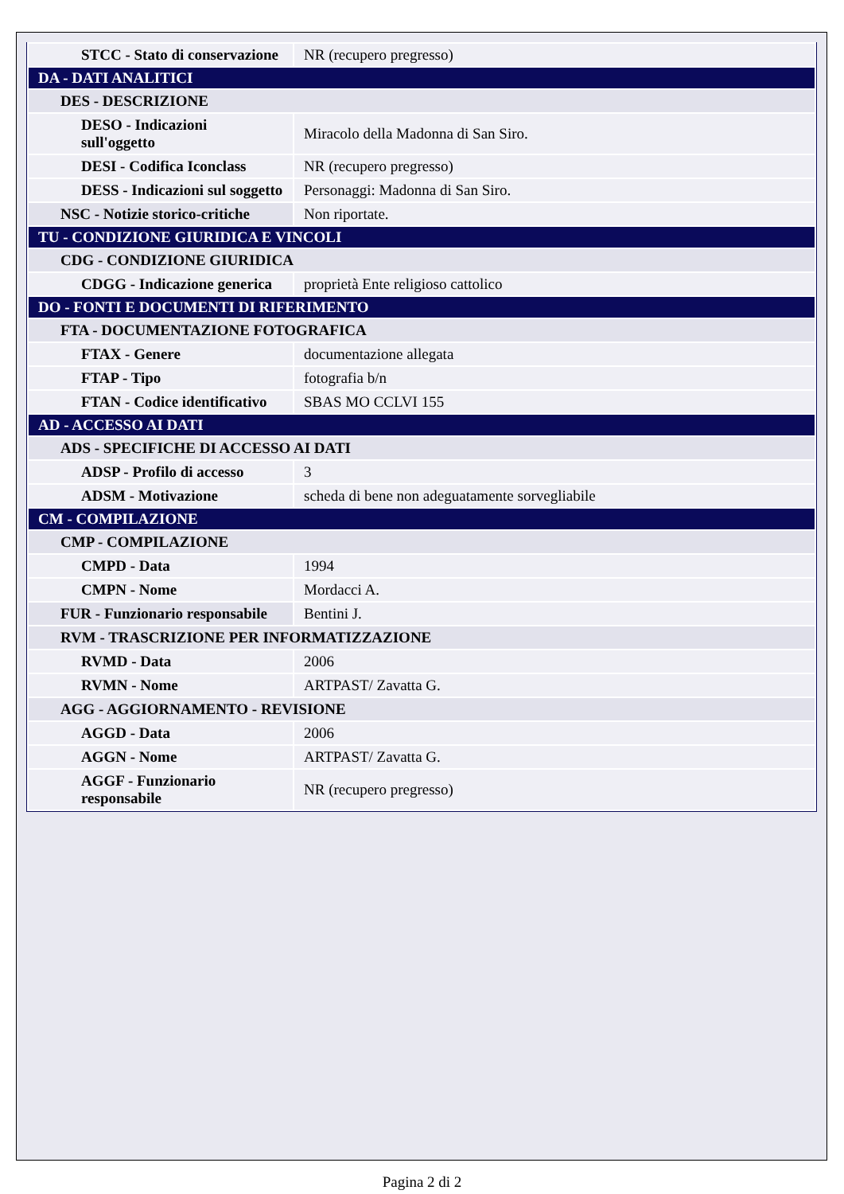| STCC - Stato di conservazione | NR (recupero pregresso) |
| DA - DATI ANALITICI | |
| DES - DESCRIZIONE | |
| DESO - Indicazioni sull'oggetto | Miracolo della Madonna di San Siro. |
| DESI - Codifica Iconclass | NR (recupero pregresso) |
| DESS - Indicazioni sul soggetto | Personaggi: Madonna di San Siro. |
| NSC - Notizie storico-critiche | Non riportate. |
| TU - CONDIZIONE GIURIDICA E VINCOLI | |
| CDG - CONDIZIONE GIURIDICA | |
| CDGG - Indicazione generica | proprietà Ente religioso cattolico |
| DO - FONTI E DOCUMENTI DI RIFERIMENTO | |
| FTA - DOCUMENTAZIONE FOTOGRAFICA | |
| FTAX - Genere | documentazione allegata |
| FTAP - Tipo | fotografia b/n |
| FTAN - Codice identificativo | SBAS MO CCLVI 155 |
| AD - ACCESSO AI DATI | |
| ADS - SPECIFICHE DI ACCESSO AI DATI | |
| ADSP - Profilo di accesso | 3 |
| ADSM - Motivazione | scheda di bene non adeguatamente sorvegliabile |
| CM - COMPILAZIONE | |
| CMP - COMPILAZIONE | |
| CMPD - Data | 1994 |
| CMPN - Nome | Mordacci A. |
| FUR - Funzionario responsabile | Bentini J. |
| RVM - TRASCRIZIONE PER INFORMATIZZAZIONE | |
| RVMD - Data | 2006 |
| RVMN - Nome | ARTPAST/ Zavatta G. |
| AGG - AGGIORNAMENTO - REVISIONE | |
| AGGD - Data | 2006 |
| AGGN - Nome | ARTPAST/ Zavatta G. |
| AGGF - Funzionario responsabile | NR (recupero pregresso) |
Pagina 2 di 2